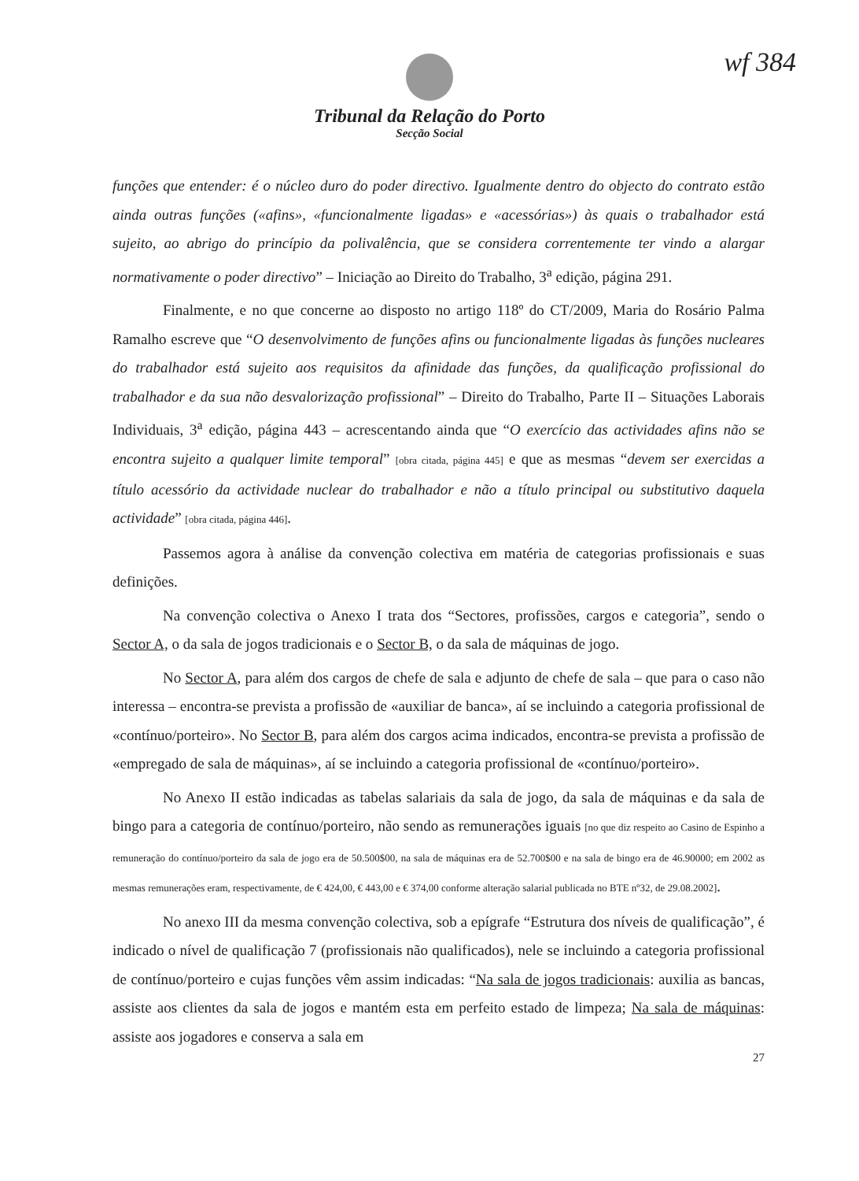wf 384
Tribunal da Relação do Porto
Secção Social
funções que entender: é o núcleo duro do poder directivo. Igualmente dentro do objecto do contrato estão ainda outras funções («afins», «funcionalmente ligadas» e «acessórias») às quais o trabalhador está sujeito, ao abrigo do princípio da polivalência, que se considera correntemente ter vindo a alargar normativamente o poder directivo” – Iniciação ao Direito do Trabalho, 3<sup>a</sup> edição, página 291.
Finalmente, e no que concerne ao disposto no artigo 118º do CT/2009, Maria do Rosário Palma Ramalho escreve que “O desenvolvimento de funções afins ou funcionalmente ligadas às funções nucleares do trabalhador está sujeito aos requisitos da afinidade das funções, da qualificação profissional do trabalhador e da sua não desvalorização profissional” – Direito do Trabalho, Parte II – Situações Laborais Individuais, 3<sup>a</sup> edição, página 443 – acrescentando ainda que “O exercício das actividades afins não se encontra sujeito a qualquer limite temporal” [obra citada, página 445] e que as mesmas “devem ser exercidas a título acessório da actividade nuclear do trabalhador e não a título principal ou substitutivo daquela actividade” [obra citada, página 446].
Passemos agora à análise da convenção colectiva em matéria de categorias profissionais e suas definições.
Na convenção colectiva o Anexo I trata dos “Sectores, profissões, cargos e categoria”, sendo o Sector A, o da sala de jogos tradicionais e o Sector B, o da sala de máquinas de jogo.
No Sector A, para além dos cargos de chefe de sala e adjunto de chefe de sala – que para o caso não interessa – encontra-se prevista a profissão de «auxiliar de banca», aí se incluindo a categoria profissional de «contínuo/porteiro». No Sector B, para além dos cargos acima indicados, encontra-se prevista a profissão de «empregado de sala de máquinas», aí se incluindo a categoria profissional de «contínuo/porteiro».
No Anexo II estão indicadas as tabelas salariais da sala de jogo, da sala de máquinas e da sala de bingo para a categoria de contínuo/porteiro, não sendo as remunerações iguais [no que diz respeito ao Casino de Espinho a remuneração do contínuo/porteiro da sala de jogo era de 50.500$00, na sala de máquinas era de 52.700$00 e na sala de bingo era de 46.90000; em 2002 as mesmas remunerações eram, respectivamente, de € 424,00, € 443,00 e € 374,00 conforme alteração salarial publicada no BTE nº32, de 29.08.2002].
No anexo III da mesma convenção colectiva, sob a epígrafe “Estrutura dos níveis de qualificação”, é indicado o nível de qualificação 7 (profissionais não qualificados), nele se incluindo a categoria profissional de contínuo/porteiro e cujas funções vêm assim indicadas: “Na sala de jogos tradicionais: auxilia as bancas, assiste aos clientes da sala de jogos e mantém esta em perfeito estado de limpeza; Na sala de máquinas: assiste aos jogadores e conserva a sala em
27